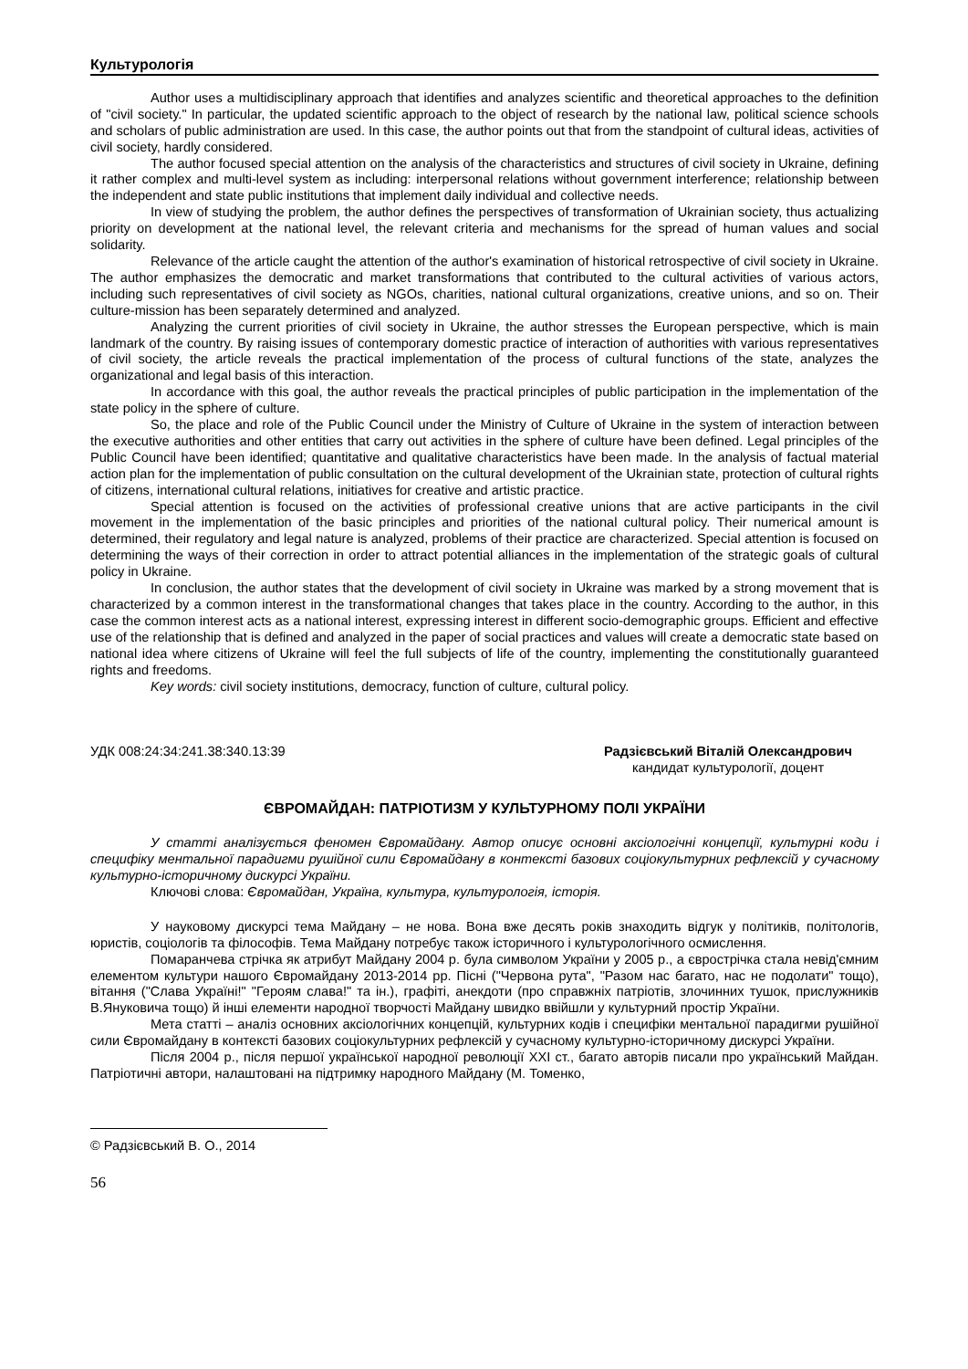Культурологія
Author uses a multidisciplinary approach that identifies and analyzes scientific and theoretical approaches to the definition of "civil society." In particular, the updated scientific approach to the object of research by the national law, political science schools and scholars of public administration are used. In this case, the author points out that from the standpoint of cultural ideas, activities of civil society, hardly considered.
The author focused special attention on the analysis of the characteristics and structures of civil society in Ukraine, defining it rather complex and multi-level system as including: interpersonal relations without government interference; relationship between the independent and state public institutions that implement daily individual and collective needs.
In view of studying the problem, the author defines the perspectives of transformation of Ukrainian society, thus actualizing priority on development at the national level, the relevant criteria and mechanisms for the spread of human values and social solidarity.
Relevance of the article caught the attention of the author's examination of historical retrospective of civil society in Ukraine. The author emphasizes the democratic and market transformations that contributed to the cultural activities of various actors, including such representatives of civil society as NGOs, charities, national cultural organizations, creative unions, and so on. Their culture-mission has been separately determined and analyzed.
Analyzing the current priorities of civil society in Ukraine, the author stresses the European perspective, which is main landmark of the country. By raising issues of contemporary domestic practice of interaction of authorities with various representatives of civil society, the article reveals the practical implementation of the process of cultural functions of the state, analyzes the organizational and legal basis of this interaction.
In accordance with this goal, the author reveals the practical principles of public participation in the implementation of the state policy in the sphere of culture.
So, the place and role of the Public Council under the Ministry of Culture of Ukraine in the system of interaction between the executive authorities and other entities that carry out activities in the sphere of culture have been defined. Legal principles of the Public Council have been identified; quantitative and qualitative characteristics have been made. In the analysis of factual material action plan for the implementation of public consultation on the cultural development of the Ukrainian state, protection of cultural rights of citizens, international cultural relations, initiatives for creative and artistic practice.
Special attention is focused on the activities of professional creative unions that are active participants in the civil movement in the implementation of the basic principles and priorities of the national cultural policy. Their numerical amount is determined, their regulatory and legal nature is analyzed, problems of their practice are characterized. Special attention is focused on determining the ways of their correction in order to attract potential alliances in the implementation of the strategic goals of cultural policy in Ukraine.
In conclusion, the author states that the development of civil society in Ukraine was marked by a strong movement that is characterized by a common interest in the transformational changes that takes place in the country. According to the author, in this case the common interest acts as a national interest, expressing interest in different socio-demographic groups. Efficient and effective use of the relationship that is defined and analyzed in the paper of social practices and values will create a democratic state based on national idea where citizens of Ukraine will feel the full subjects of life of the country, implementing the constitutionally guaranteed rights and freedoms.
Key words: civil society institutions, democracy, function of culture, cultural policy.
УДК 008:24:34:241.38:340.13:39 Радзієвський Віталій Олександрович
кандидат культурології, доцент
ЄВРОМАЙДАН: ПАТРІОТИЗМ У КУЛЬТУРНОМУ ПОЛІ УКРАЇНИ
У статті аналізується феномен Євромайдану. Автор описує основні аксіологічні концепції, культурні коди і специфіку ментальної парадигми рушійної сили Євромайдану в контексті базових соціокультурних рефлексій у сучасному культурно-історичному дискурсі України.
Ключові слова: Євромайдан, Україна, культура, культурологія, історія.
У науковому дискурсі тема Майдану – не нова. Вона вже десять років знаходить відгук у політиків, політологів, юристів, соціологів та філософів. Тема Майдану потребує також історичного і культурологічного осмислення.
Помаранчева стрічка як атрибут Майдану 2004 р. була символом України у 2005 р., а єврострічка стала невід'ємним елементом культури нашого Євромайдану 2013-2014 рр. Пісні ("Червона рута", "Разом нас багато, нас не подолати" тощо), вітання ("Слава Україні!" "Героям слава!" та ін.), графіті, анекдоти (про справжніх патріотів, злочинних тушок, прислужників В.Януковича тощо) й інші елементи народної творчості Майдану швидко ввійшли у культурний простір України.
Мета статті – аналіз основних аксіологічних концепцій, культурних кодів і специфіки ментальної парадигми рушійної сили Євромайдану в контексті базових соціокультурних рефлексій у сучасному культурно-історичному дискурсі України.
Після 2004 р., після першої української народної революції ХХІ ст., багато авторів писали про український Майдан. Патріотичні автори, налаштовані на підтримку народного Майдану (М. Томенко,
© Радзієвський В. О., 2014
56